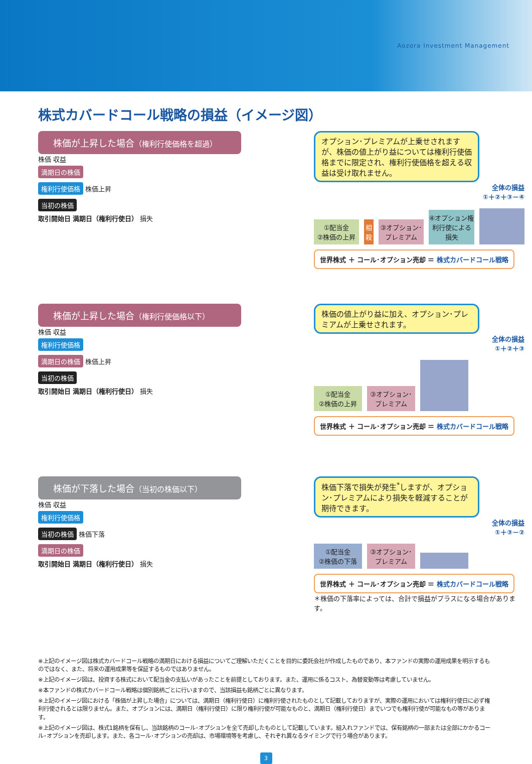Aozora Investment Management
株式カバードコール戦略の損益（イメージ図）
株価が上昇した場合（権利行使価格を超過）
株価 収益
満期日の株価
権利行使価格
株価上昇
当初の株価
取引開始日 満期日（権利行使日） 損失
オプション･プレミアムが上乗せされますが、株価の値上がり益については権利行使価格までに限定され、権利行使価格を超える収益は受け取れません。
全体の損益
①＋②＋③－④
①配当金
②株価の上昇
相殺
③オプション･プレミアム
④オプション権利行使による損失
世界株式 ＋ コール･オプション売却 ＝ 株式カバードコール戦略
株価が上昇した場合（権利行使価格以下）
株価 収益
権利行使価格
満期日の株価
株価上昇
当初の株価
取引開始日 満期日（権利行使日） 損失
株価の値上がり益に加え、オプション･プレミアムが上乗せされます。
全体の損益
①＋②＋③
①配当金
②株価の上昇
③オプション･プレミアム
世界株式 ＋ コール･オプション売却 ＝ 株式カバードコール戦略
株価が下落した場合（当初の株価以下）
株価 収益
権利行使価格
当初の株価
株価下落
満期日の株価
取引開始日 満期日（権利行使日） 損失
株価下落で損失が発生<sup>*</sup>しますが、オプション･プレミアムにより損失を軽減することが期待できます。
全体の損益
①＋③－②
①配当金
②株価の下落
③オプション･プレミアム
世界株式 ＋ コール･オプション売却 ＝ 株式カバードコール戦略
＊株価の下落率によっては、合計で損益がプラスになる場合があります。
※上記のイメージ図は株式カバードコール戦略の満期日における損益についてご理解いただくことを目的に委託会社が作成したものであり、本ファンドの実際の運用成果を明示するものではなく、また、将来の運用成果等を保証するものではありません。
※上記のイメージ図は、投資する株式において配当金の支払いがあったことを前提としております。また、運用に係るコスト、為替変動等は考慮していません。
※本ファンドの株式カバードコール戦略は個別銘柄ごとに行いますので、当該損益も銘柄ごとに異なります。
※上記のイメージ図における「株価が上昇した場合」については、満期日（権利行使日）に権利行使されたものとして記載しておりますが、実際の運用においては権利行使日に必ず権利行使されるとは限りません。また、オプションには、満期日（権利行使日）に限り権利行使が可能なものと、満期日（権利行使日）までいつでも権利行使が可能なもの等があります。
※上記のイメージ図は、株式1銘柄を保有し、当該銘柄のコール･オプションを全て売却したものとして記載しています。組入れファンドでは、保有銘柄の一部または全部にかかるコール･オプションを売却します。また、各コール･オプションの売却は、市場環境等を考慮し、それぞれ異なるタイミングで行う場合があります。
3